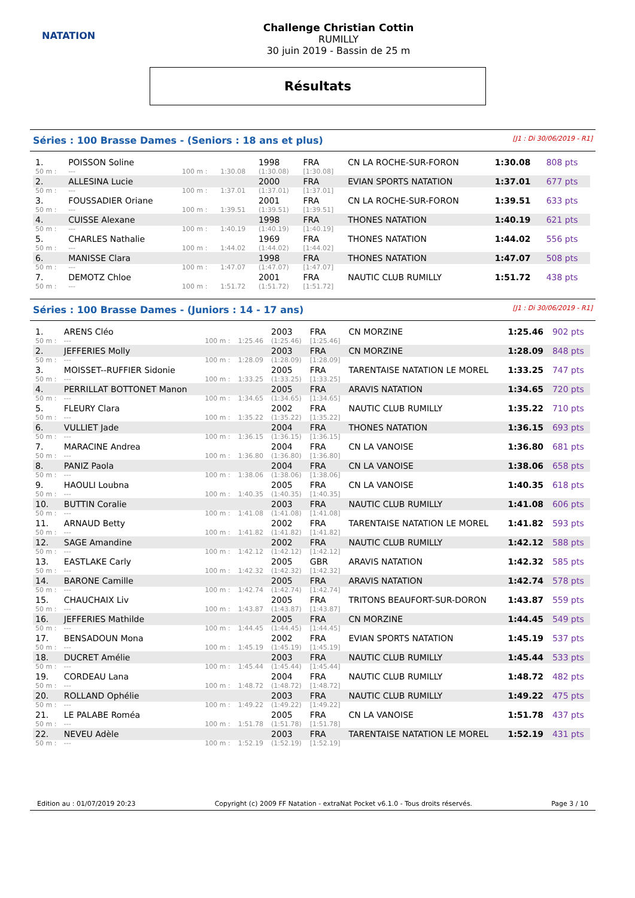NATATION
Challenge Christian Cottin
RUMILLY
30 juin 2019 - Bassin de 25 m
Résultats
Séries : 100 Brasse Dames - (Seniors : 18 ans et plus) [J1 : Di 30/06/2019 - R1]
| 1. | POISSON Soline | | | 1998 | FRA | CN LA ROCHE-SUR-FORON | 1:30.08 | 808 pts |
| 50 m : | --- | 100 m : | 1:30.08 | (1:30.08) | [1:30.08] | | | |
| 2. | ALLESINA Lucie | | | 2000 | FRA | EVIAN SPORTS NATATION | 1:37.01 | 677 pts |
| 50 m : | --- | 100 m : | 1:37.01 | (1:37.01) | [1:37.01] | | | |
| 3. | FOUSSADIER Oriane | | | 2001 | FRA | CN LA ROCHE-SUR-FORON | 1:39.51 | 633 pts |
| 50 m : | --- | 100 m : | 1:39.51 | (1:39.51) | [1:39.51] | | | |
| 4. | CUISSE Alexane | | | 1998 | FRA | THONES NATATION | 1:40.19 | 621 pts |
| 50 m : | --- | 100 m : | 1:40.19 | (1:40.19) | [1:40.19] | | | |
| 5. | CHARLES Nathalie | | | 1969 | FRA | THONES NATATION | 1:44.02 | 556 pts |
| 50 m : | --- | 100 m : | 1:44.02 | (1:44.02) | [1:44.02] | | | |
| 6. | MANISSE Clara | | | 1998 | FRA | THONES NATATION | 1:47.07 | 508 pts |
| 50 m : | --- | 100 m : | 1:47.07 | (1:47.07) | [1:47.07] | | | |
| 7. | DEMOTZ Chloe | | | 2001 | FRA | NAUTIC CLUB RUMILLY | 1:51.72 | 438 pts |
| 50 m : | --- | 100 m : | 1:51.72 | (1:51.72) | [1:51.72] | | | |
Séries : 100 Brasse Dames - (Juniors : 14 - 17 ans) [J1 : Di 30/06/2019 - R1]
| 1. | ARENS Cléo | | | 2003 | FRA | CN MORZINE | 1:25.46 | 902 pts |
| 50 m : | --- | 100 m : | 1:25.46 | (1:25.46) | [1:25.46] | | | |
| 2. | JEFFERIES Molly | | | 2003 | FRA | CN MORZINE | 1:28.09 | 848 pts |
| 50 m : | --- | 100 m : | 1:28.09 | (1:28.09) | [1:28.09] | | | |
| 3. | MOISSET--RUFFIER Sidonie | | | 2005 | FRA | TARENTAISE NATATION LE MOREL | 1:33.25 | 747 pts |
| 50 m : | --- | 100 m : | 1:33.25 | (1:33.25) | [1:33.25] | | | |
| 4. | PERRILLAT BOTTONET Manon | | | 2005 | FRA | ARAVIS NATATION | 1:34.65 | 720 pts |
| 50 m : | --- | 100 m : | 1:34.65 | (1:34.65) | [1:34.65] | | | |
| 5. | FLEURY Clara | | | 2002 | FRA | NAUTIC CLUB RUMILLY | 1:35.22 | 710 pts |
| 50 m : | --- | 100 m : | 1:35.22 | (1:35.22) | [1:35.22] | | | |
| 6. | VULLIET Jade | | | 2004 | FRA | THONES NATATION | 1:36.15 | 693 pts |
| 50 m : | --- | 100 m : | 1:36.15 | (1:36.15) | [1:36.15] | | | |
| 7. | MARACINE Andrea | | | 2004 | FRA | CN LA VANOISE | 1:36.80 | 681 pts |
| 50 m : | --- | 100 m : | 1:36.80 | (1:36.80) | [1:36.80] | | | |
| 8. | PANIZ Paola | | | 2004 | FRA | CN LA VANOISE | 1:38.06 | 658 pts |
| 50 m : | --- | 100 m : | 1:38.06 | (1:38.06) | [1:38.06] | | | |
| 9. | HAOULI Loubna | | | 2005 | FRA | CN LA VANOISE | 1:40.35 | 618 pts |
| 50 m : | --- | 100 m : | 1:40.35 | (1:40.35) | [1:40.35] | | | |
| 10. | BUTTIN Coralie | | | 2003 | FRA | NAUTIC CLUB RUMILLY | 1:41.08 | 606 pts |
| 50 m : | --- | 100 m : | 1:41.08 | (1:41.08) | [1:41.08] | | | |
| 11. | ARNAUD Betty | | | 2002 | FRA | TARENTAISE NATATION LE MOREL | 1:41.82 | 593 pts |
| 50 m : | --- | 100 m : | 1:41.82 | (1:41.82) | [1:41.82] | | | |
| 12. | SAGE Amandine | | | 2002 | FRA | NAUTIC CLUB RUMILLY | 1:42.12 | 588 pts |
| 50 m : | --- | 100 m : | 1:42.12 | (1:42.12) | [1:42.12] | | | |
| 13. | EASTLAKE Carly | | | 2005 | GBR | ARAVIS NATATION | 1:42.32 | 585 pts |
| 50 m : | --- | 100 m : | 1:42.32 | (1:42.32) | [1:42.32] | | | |
| 14. | BARONE Camille | | | 2005 | FRA | ARAVIS NATATION | 1:42.74 | 578 pts |
| 50 m : | --- | 100 m : | 1:42.74 | (1:42.74) | [1:42.74] | | | |
| 15. | CHAUCHAIX Liv | | | 2005 | FRA | TRITONS BEAUFORT-SUR-DORON | 1:43.87 | 559 pts |
| 50 m : | --- | 100 m : | 1:43.87 | (1:43.87) | [1:43.87] | | | |
| 16. | JEFFERIES Mathilde | | | 2005 | FRA | CN MORZINE | 1:44.45 | 549 pts |
| 50 m : | --- | 100 m : | 1:44.45 | (1:44.45) | [1:44.45] | | | |
| 17. | BENSADOUN Mona | | | 2002 | FRA | EVIAN SPORTS NATATION | 1:45.19 | 537 pts |
| 50 m : | --- | 100 m : | 1:45.19 | (1:45.19) | [1:45.19] | | | |
| 18. | DUCRET Amélie | | | 2003 | FRA | NAUTIC CLUB RUMILLY | 1:45.44 | 533 pts |
| 50 m : | --- | 100 m : | 1:45.44 | (1:45.44) | [1:45.44] | | | |
| 19. | CORDEAU Lana | | | 2004 | FRA | NAUTIC CLUB RUMILLY | 1:48.72 | 482 pts |
| 50 m : | --- | 100 m : | 1:48.72 | (1:48.72) | [1:48.72] | | | |
| 20. | ROLLAND Ophélie | | | 2003 | FRA | NAUTIC CLUB RUMILLY | 1:49.22 | 475 pts |
| 50 m : | --- | 100 m : | 1:49.22 | (1:49.22) | [1:49.22] | | | |
| 21. | LE PALABE Roméa | | | 2005 | FRA | CN LA VANOISE | 1:51.78 | 437 pts |
| 50 m : | --- | 100 m : | 1:51.78 | (1:51.78) | [1:51.78] | | | |
| 22. | NEVEU Adèle | | | 2003 | FRA | TARENTAISE NATATION LE MOREL | 1:52.19 | 431 pts |
| 50 m : | --- | 100 m : | 1:52.19 | (1:52.19) | [1:52.19] | | | |
Edition au : 01/07/2019 20:23 Copyright (c) 2009 FF Natation - extraNat Pocket v6.1.0 - Tous droits réservés. Page 3 / 10